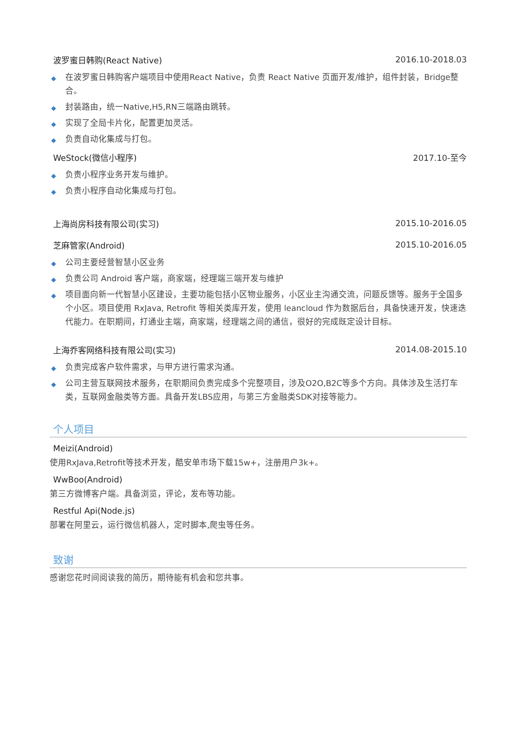波罗蜜日韩购(React Native) 2016.10-2018.03
◆ 在波罗蜜日韩购客户端项目中使用React Native，负责 React Native 页面开发/维护，组件封装，Bridge整合。
◆ 封装路由，统一Native,H5,RN三端路由跳转。
◆ 实现了全局卡片化，配置更加灵活。
◆ 负责自动化集成与打包。
WeStock(微信小程序) 2017.10-至今
◆ 负责小程序业务开发与维护。
◆ 负责小程序自动化集成与打包。
上海尚房科技有限公司(实习) 2015.10-2016.05
芝麻管家(Android) 2015.10-2016.05
◆ 公司主要经营智慧小区业务
◆ 负责公司 Android 客户端，商家端，经理端三端开发与维护
◆ 项目面向新一代智慧小区建设，主要功能包括小区物业服务，小区业主沟通交流，问题反馈等。服务于全国多个小区。项目使用 RxJava, Retrofit 等相关类库开发，使用 leancloud 作为数据后台，具备快速开发，快速迭代能力。在职期间，打通业主端，商家端，经理端之间的通信，很好的完成既定设计目标。
上海乔客网络科技有限公司(实习) 2014.08-2015.10
◆ 负责完成客户软件需求，与甲方进行需求沟通。
◆ 公司主营互联网技术服务，在职期间负责完成多个完整项目，涉及O2O,B2C等多个方向。具体涉及生活打车类，互联网金融类等方面。具备开发LBS应用，与第三方金融类SDK对接等能力。
个人项目
Meizi(Android)
使用RxJava,Retrofit等技术开发，酷安单市场下载15w+，注册用户3k+。
WwBoo(Android)
第三方微博客户端。具备浏览，评论，发布等功能。
Restful Api(Node.js)
部署在阿里云，运行微信机器人，定时脚本,爬虫等任务。
致谢
感谢您花时间阅读我的简历，期待能有机会和您共事。